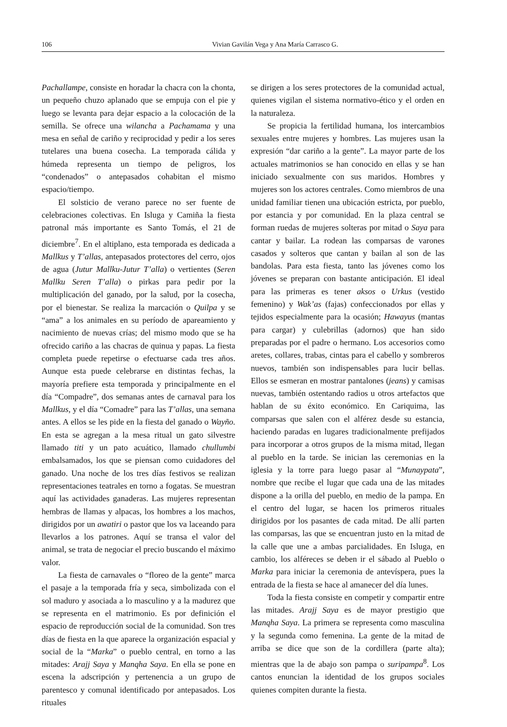106 Vivian Gavilán Vega y Ana María Carrasco G.
Pachallampe, consiste en horadar la chacra con la chonta, un pequeño chuzo aplanado que se empuja con el pie y luego se levanta para dejar espacio a la colocación de la semilla. Se ofrece una wilancha a Pachamama y una mesa en señal de cariño y reciprocidad y pedir a los seres tutelares una buena cosecha. La temporada cálida y húmeda representa un tiempo de peligros, los “condenados” o antepasados cohabitan el mismo espacio/tiempo.
El solsticio de verano parece no ser fuente de celebraciones colectivas. En Isluga y Camiña la fiesta patronal más importante es Santo Tomás, el 21 de diciembre<sup>7</sup>. En el altiplano, esta temporada es dedicada a Mallkus y T’allas, antepasados protectores del cerro, ojos de agua (Jutur Mallku-Jutur T’alla) o vertientes (Seren Mallku Seren T’alla) o pirkas para pedir por la multiplicación del ganado, por la salud, por la cosecha, por el bienestar. Se realiza la marcación o Quilpa y se “ama” a los animales en su período de apareamiento y nacimiento de nuevas crías; del mismo modo que se ha ofrecido cariño a las chacras de quinua y papas. La fiesta completa puede repetirse o efectuarse cada tres años. Aunque esta puede celebrarse en distintas fechas, la mayoría prefiere esta temporada y principalmente en el día “Compadre”, dos semanas antes de carnaval para los Mallkus, y el día “Comadre” para las T’allas, una semana antes. A ellos se les pide en la fiesta del ganado o Wayño. En esta se agregan a la mesa ritual un gato silvestre llamado titi y un pato acuático, llamado chullumbi embalsamados, los que se piensan como cuidadores del ganado. Una noche de los tres días festivos se realizan representaciones teatrales en torno a fogatas. Se muestran aquí las actividades ganaderas. Las mujeres representan hembras de llamas y alpacas, los hombres a los machos, dirigidos por un awatiri o pastor que los va laceando para llevarlos a los patrones. Aquí se transa el valor del animal, se trata de negociar el precio buscando el máximo valor.
La fiesta de carnavales o “floreo de la gente” marca el pasaje a la temporada fría y seca, simbolizada con el sol maduro y asociada a lo masculino y a la madurez que se representa en el matrimonio. Es por definición el espacio de reproducción social de la comunidad. Son tres días de fiesta en la que aparece la organización espacial y social de la “Marka” o pueblo central, en torno a las mitades: Arajj Saya y Manqha Saya. En ella se pone en escena la adscripción y pertenencia a un grupo de parentesco y comunal identificado por antepasados. Los rituales
se dirigen a los seres protectores de la comunidad actual, quienes vigilan el sistema normativo-ético y el orden en la naturaleza.
Se propicia la fertilidad humana, los intercambios sexuales entre mujeres y hombres. Las mujeres usan la expresión “dar cariño a la gente”. La mayor parte de los actuales matrimonios se han conocido en ellas y se han iniciado sexualmente con sus maridos. Hombres y mujeres son los actores centrales. Como miembros de una unidad familiar tienen una ubicación estricta, por pueblo, por estancia y por comunidad. En la plaza central se forman ruedas de mujeres solteras por mitad o Saya para cantar y bailar. La rodean las comparsas de varones casados y solteros que cantan y bailan al son de las bandolas. Para esta fiesta, tanto las jóvenes como los jóvenes se preparan con bastante anticipación. El ideal para las primeras es tener aksos o Urkus (vestido femenino) y Wak’as (fajas) confeccionados por ellas y tejidos especialmente para la ocasión; Hawayus (mantas para cargar) y culebrillas (adornos) que han sido preparadas por el padre o hermano. Los accesorios como aretes, collares, trabas, cintas para el cabello y sombreros nuevos, también son indispensables para lucir bellas. Ellos se esmeran en mostrar pantalones (jeans) y camisas nuevas, también ostentando radios u otros artefactos que hablan de su éxito económico. En Cariquima, las comparsas que salen con el alférez desde su estancia, haciendo paradas en lugares tradicionalmente prefijados para incorporar a otros grupos de la misma mitad, llegan al pueblo en la tarde. Se inician las ceremonias en la iglesia y la torre para luego pasar al “Munaypata”, nombre que recibe el lugar que cada una de las mitades dispone a la orilla del pueblo, en medio de la pampa. En el centro del lugar, se hacen los primeros rituales dirigidos por los pasantes de cada mitad. De allí parten las comparsas, las que se encuentran justo en la mitad de la calle que une a ambas parcialidades. En Isluga, en cambio, los alféreces se deben ir el sábado al Pueblo o Marka para iniciar la ceremonia de antevíspera, pues la entrada de la fiesta se hace al amanecer del día lunes.
Toda la fiesta consiste en competir y compartir entre las mitades. Arajj Saya es de mayor prestigio que Manqha Saya. La primera se representa como masculina y la segunda como femenina. La gente de la mitad de arriba se dice que son de la cordillera (parte alta); mientras que la de abajo son pampa o suripampa<sup>8</sup>. Los cantos enuncian la identidad de los grupos sociales quienes compiten durante la fiesta.